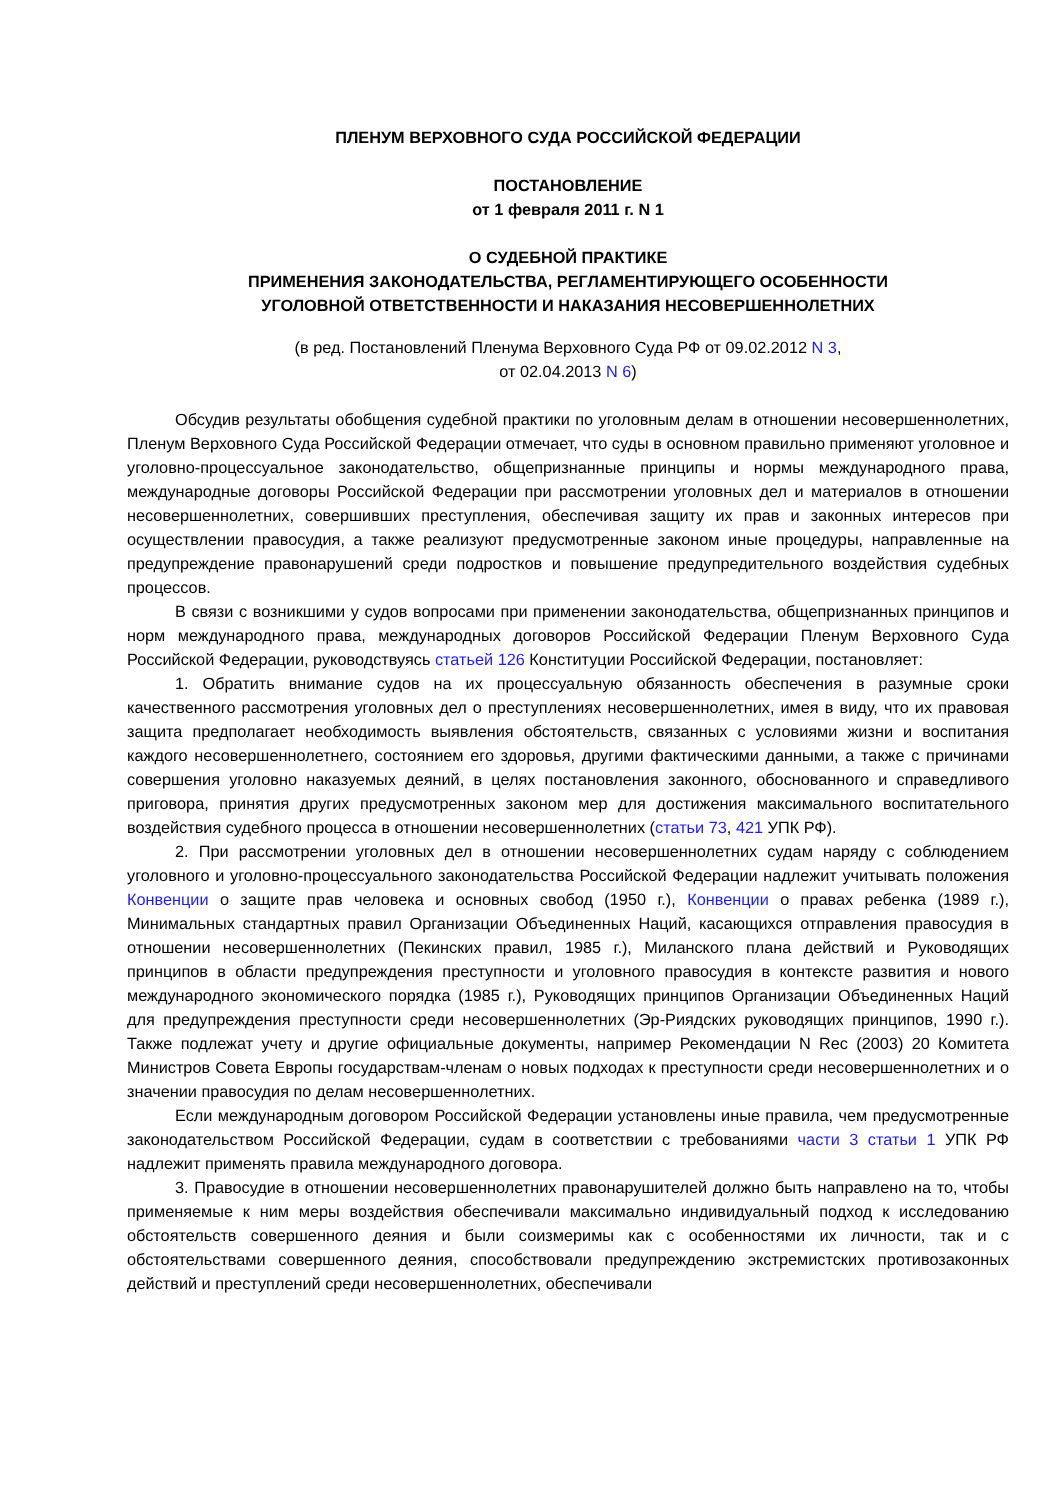ПЛЕНУМ ВЕРХОВНОГО СУДА РОССИЙСКОЙ ФЕДЕРАЦИИ
ПОСТАНОВЛЕНИЕ
от 1 февраля 2011 г. N 1
О СУДЕБНОЙ ПРАКТИКЕ
ПРИМЕНЕНИЯ ЗАКОНОДАТЕЛЬСТВА, РЕГЛАМЕНТИРУЮЩЕГО ОСОБЕННОСТИ
УГОЛОВНОЙ ОТВЕТСТВЕННОСТИ И НАКАЗАНИЯ НЕСОВЕРШЕННОЛЕТНИХ
(в ред. Постановлений Пленума Верховного Суда РФ от 09.02.2012 N 3,
от 02.04.2013 N 6)
Обсудив результаты обобщения судебной практики по уголовным делам в отношении несовершеннолетних, Пленум Верховного Суда Российской Федерации отмечает, что суды в основном правильно применяют уголовное и уголовно-процессуальное законодательство, общепризнанные принципы и нормы международного права, международные договоры Российской Федерации при рассмотрении уголовных дел и материалов в отношении несовершеннолетних, совершивших преступления, обеспечивая защиту их прав и законных интересов при осуществлении правосудия, а также реализуют предусмотренные законом иные процедуры, направленные на предупреждение правонарушений среди подростков и повышение предупредительного воздействия судебных процессов.
В связи с возникшими у судов вопросами при применении законодательства, общепризнанных принципов и норм международного права, международных договоров Российской Федерации Пленум Верховного Суда Российской Федерации, руководствуясь статьей 126 Конституции Российской Федерации, постановляет:
1. Обратить внимание судов на их процессуальную обязанность обеспечения в разумные сроки качественного рассмотрения уголовных дел о преступлениях несовершеннолетних, имея в виду, что их правовая защита предполагает необходимость выявления обстоятельств, связанных с условиями жизни и воспитания каждого несовершеннолетнего, состоянием его здоровья, другими фактическими данными, а также с причинами совершения уголовно наказуемых деяний, в целях постановления законного, обоснованного и справедливого приговора, принятия других предусмотренных законом мер для достижения максимального воспитательного воздействия судебного процесса в отношении несовершеннолетних (статьи 73, 421 УПК РФ).
2. При рассмотрении уголовных дел в отношении несовершеннолетних судам наряду с соблюдением уголовного и уголовно-процессуального законодательства Российской Федерации надлежит учитывать положения Конвенции о защите прав человека и основных свобод (1950 г.), Конвенции о правах ребенка (1989 г.), Минимальных стандартных правил Организации Объединенных Наций, касающихся отправления правосудия в отношении несовершеннолетних (Пекинских правил, 1985 г.), Миланского плана действий и Руководящих принципов в области предупреждения преступности и уголовного правосудия в контексте развития и нового международного экономического порядка (1985 г.), Руководящих принципов Организации Объединенных Наций для предупреждения преступности среди несовершеннолетних (Эр-Риядских руководящих принципов, 1990 г.). Также подлежат учету и другие официальные документы, например Рекомендации N Rec (2003) 20 Комитета Министров Совета Европы государствам-членам о новых подходах к преступности среди несовершеннолетних и о значении правосудия по делам несовершеннолетних.
Если международным договором Российской Федерации установлены иные правила, чем предусмотренные законодательством Российской Федерации, судам в соответствии с требованиями части 3 статьи 1 УПК РФ надлежит применять правила международного договора.
3. Правосудие в отношении несовершеннолетних правонарушителей должно быть направлено на то, чтобы применяемые к ним меры воздействия обеспечивали максимально индивидуальный подход к исследованию обстоятельств совершенного деяния и были соизмеримы как с особенностями их личности, так и с обстоятельствами совершенного деяния, способствовали предупреждению экстремистских противозаконных действий и преступлений среди несовершеннолетних, обеспечивали